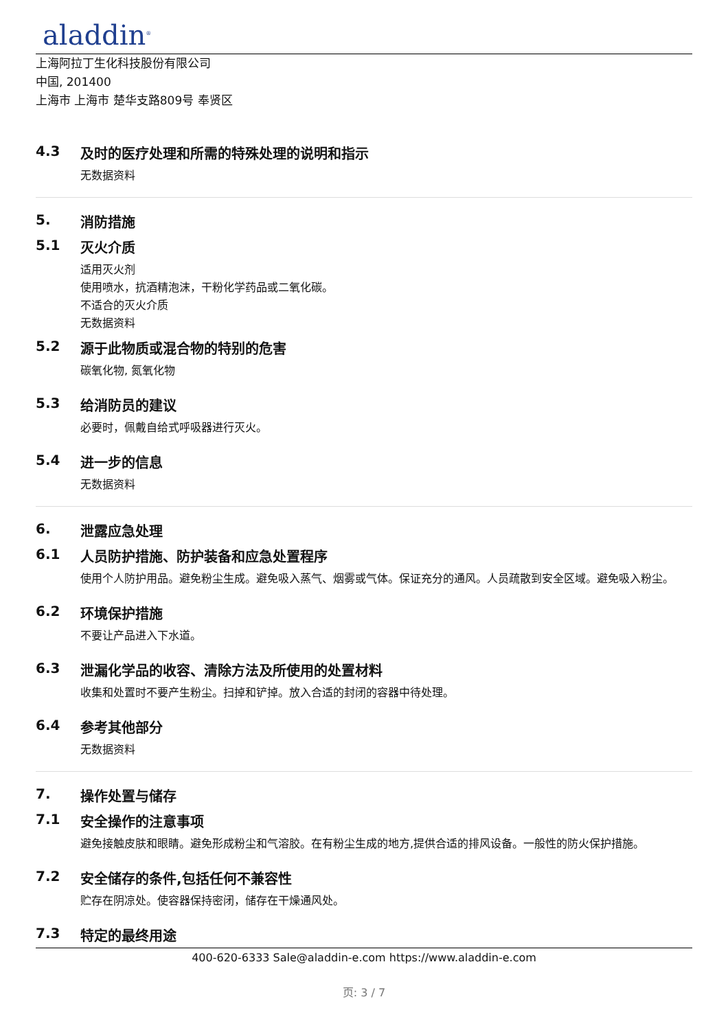aladdin<sup>®</sup>
上海阿拉丁生化科技股份有限公司
中国, 201400
上海市 上海市 楚华支路809号 奉贤区
4.3 及时的医疗处理和所需的特殊处理的说明和指示
无数据资料
5. 消防措施
5.1 灭火介质
适用灭火剂
使用喷水，抗酒精泡沫，干粉化学药品或二氧化碳。
不适合的灭火介质
无数据资料
5.2 源于此物质或混合物的特别的危害
碳氧化物, 氮氧化物
5.3 给消防员的建议
必要时，佩戴自给式呼吸器进行灭火。
5.4 进一步的信息
无数据资料
6. 泄露应急处理
6.1 人员防护措施、防护装备和应急处置程序
使用个人防护用品。避免粉尘生成。避免吸入蒸气、烟雾或气体。保证充分的通风。人员疏散到安全区域。避免吸入粉尘。
6.2 环境保护措施
不要让产品进入下水道。
6.3 泄漏化学品的收容、清除方法及所使用的处置材料
收集和处置时不要产生粉尘。扫掉和铲掉。放入合适的封闭的容器中待处理。
6.4 参考其他部分
无数据资料
7. 操作处置与储存
7.1 安全操作的注意事项
避免接触皮肤和眼睛。避免形成粉尘和气溶胶。在有粉尘生成的地方,提供合适的排风设备。一般性的防火保护措施。
7.2 安全储存的条件,包括任何不兼容性
贮存在阴凉处。使容器保持密闭，储存在干燥通风处。
7.3 特定的最终用途
400-620-6333 Sale@aladdin-e.com https://www.aladdin-e.com
页: 3 / 7